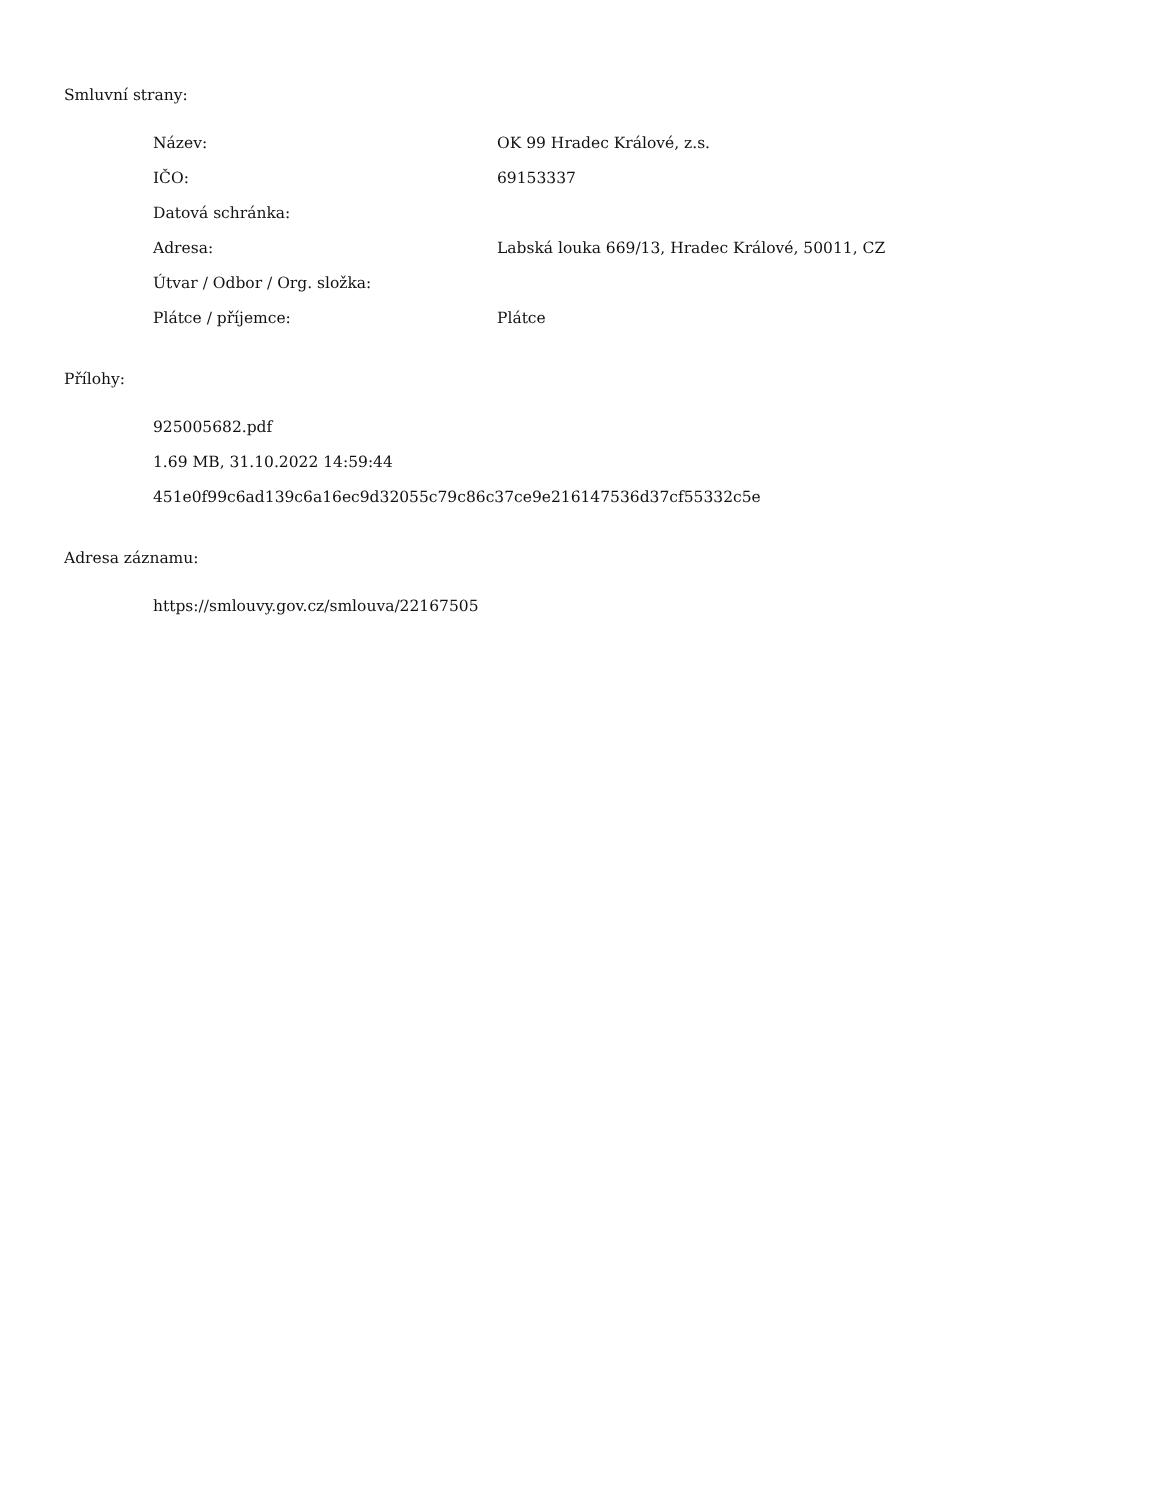Smluvní strany:
| Název: | OK 99 Hradec Králové, z.s. |
| IČO: | 69153337 |
| Datová schránka: | |
| Adresa: | Labská louka 669/13, Hradec Králové, 50011, CZ |
| Útvar / Odbor / Org. složka: | |
| Plátce / příjemce: | Plátce |
Přílohy:
925005682.pdf
1.69 MB, 31.10.2022 14:59:44
451e0f99c6ad139c6a16ec9d32055c79c86c37ce9e216147536d37cf55332c5e
Adresa záznamu:
https://smlouvy.gov.cz/smlouva/22167505